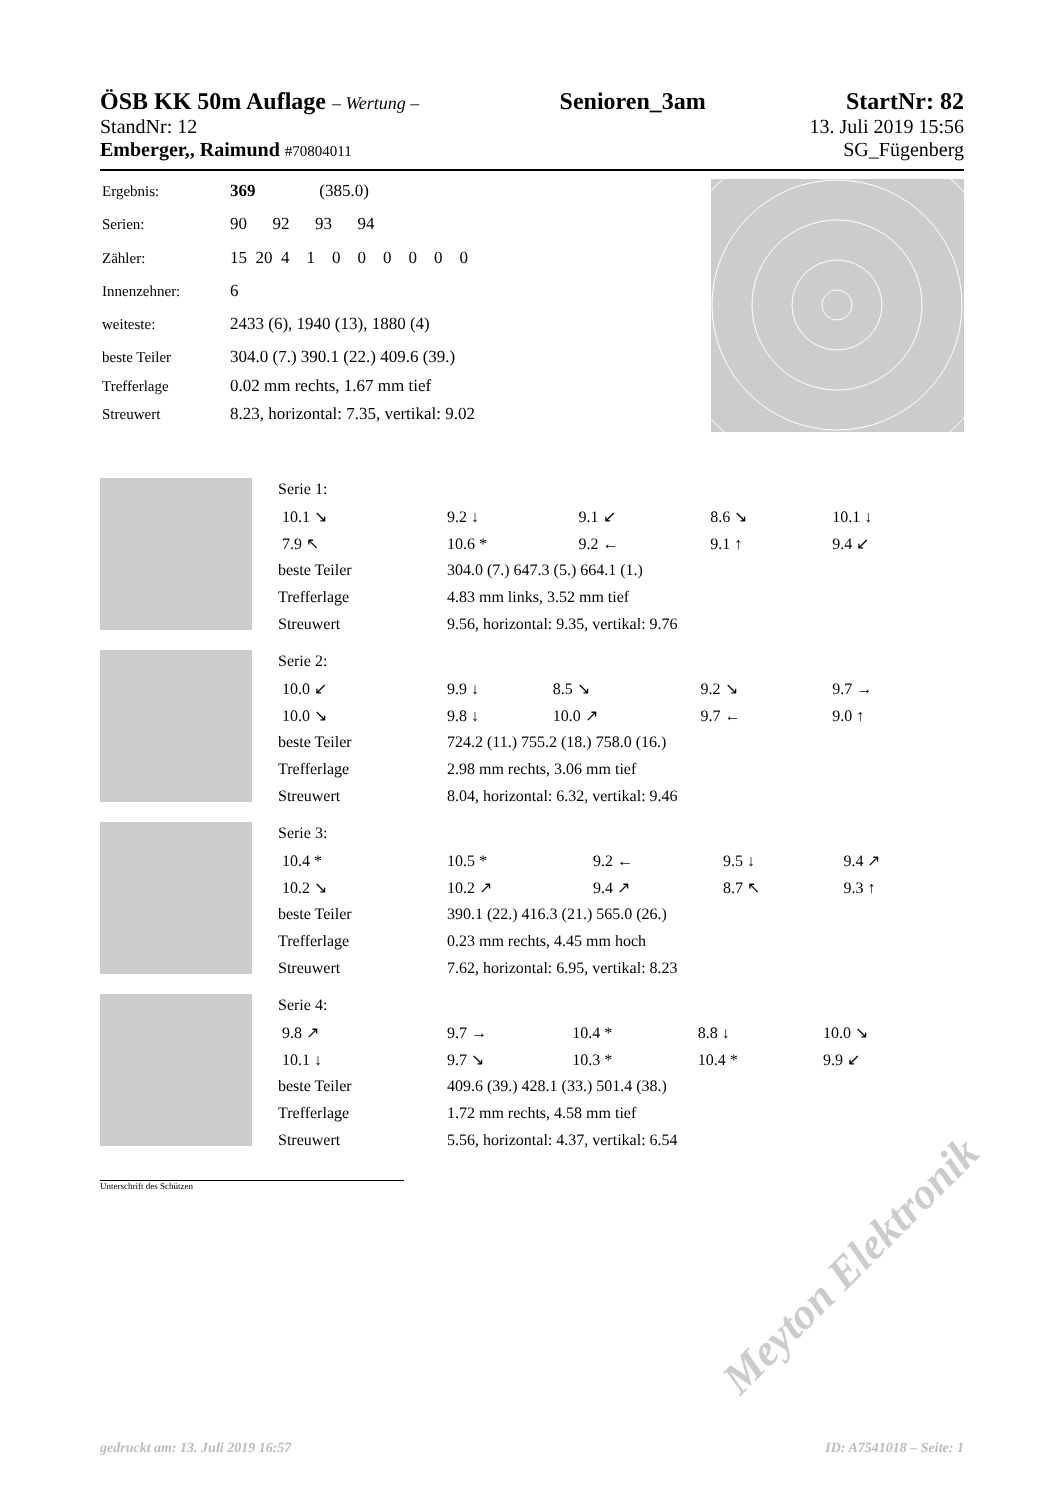ÖSB KK 50m Auflage – Wertung – Senioren_3am StartNr: 82
StandNr: 12 13. Juli 2019 15:56
Emberger,, Raimund #70804011 SG_Fügenberg
| Ergebnis: | 369 (385.0) |
| Serien: | 90 92 93 94 |
| Zähler: | 15 20 4 1 0 0 0 0 0 0 |
| Innenzehner: | 6 |
| weiteste: | 2433 (6), 1940 (13), 1880 (4) |
| beste Teiler | 304.0 (7.) 390.1 (22.) 409.6 (39.) |
| Trefferlage | 0.02 mm rechts, 1.67 mm tief |
| Streuwert | 8.23, horizontal: 7.35, vertikal: 9.02 |
| Serie 1: | | | | |
| 10.1 ↘ | 9.2 ↓ | 9.1 ↙ | 8.6 ↘ | 10.1 ↓ |
| 7.9 ↖ | 10.6 * | 9.2 ← | 9.1 ↑ | 9.4 ↙ |
| beste Teiler | 304.0 (7.) 647.3 (5.) 664.1 (1.) | | | |
| Trefferlage | 4.83 mm links, 3.52 mm tief | | | |
| Streuwert | 9.56, horizontal: 9.35, vertikal: 9.76 | | | |
| Serie 2: | | | | |
| 10.0 ↙ | 9.9 ↓ | 8.5 ↘ | 9.2 ↘ | 9.7 → |
| 10.0 ↘ | 9.8 ↓ | 10.0 ↗ | 9.7 ← | 9.0 ↑ |
| beste Teiler | 724.2 (11.) 755.2 (18.) 758.0 (16.) | | | |
| Trefferlage | 2.98 mm rechts, 3.06 mm tief | | | |
| Streuwert | 8.04, horizontal: 6.32, vertikal: 9.46 | | | |
| Serie 3: | | | | |
| 10.4 * | 10.5 * | 9.2 ← | 9.5 ↓ | 9.4 ↗ |
| 10.2 ↘ | 10.2 ↗ | 9.4 ↗ | 8.7 ↖ | 9.3 ↑ |
| beste Teiler | 390.1 (22.) 416.3 (21.) 565.0 (26.) | | | |
| Trefferlage | 0.23 mm rechts, 4.45 mm hoch | | | |
| Streuwert | 7.62, horizontal: 6.95, vertikal: 8.23 | | | |
| Serie 4: | | | | |
| 9.8 ↗ | 9.7 → | 10.4 * | 8.8 ↓ | 10.0 ↘ |
| 10.1 ↓ | 9.7 ↘ | 10.3 * | 10.4 * | 9.9 ↙ |
| beste Teiler | 409.6 (39.) 428.1 (33.) 501.4 (38.) | | | |
| Trefferlage | 1.72 mm rechts, 4.58 mm tief | | | |
| Streuwert | 5.56, horizontal: 4.37, vertikal: 6.54 | | | |
Unterschrift des Schützen
Meyton Elektronik
gedruckt am: 13. Juli 2019 16:57 ID: A7541018 – Seite: 1